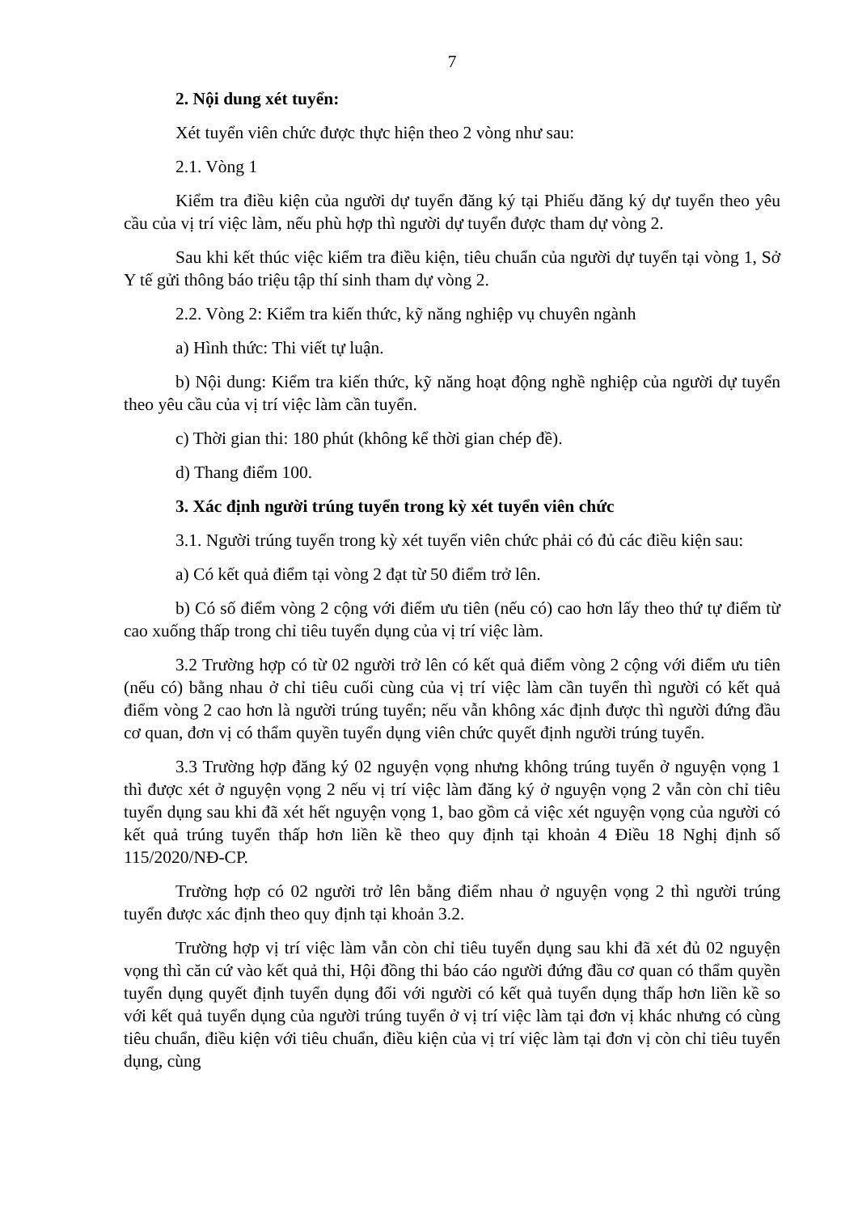7
2. Nội dung xét tuyển:
Xét tuyển viên chức được thực hiện theo 2 vòng như sau:
2.1. Vòng 1
Kiểm tra điều kiện của người dự tuyển đăng ký tại Phiếu đăng ký dự tuyển theo yêu cầu của vị trí việc làm, nếu phù hợp thì người dự tuyển được tham dự vòng 2.
Sau khi kết thúc việc kiểm tra điều kiện, tiêu chuẩn của người dự tuyển tại vòng 1, Sở Y tế gửi thông báo triệu tập thí sinh tham dự vòng 2.
2.2. Vòng 2: Kiểm tra kiến thức, kỹ năng nghiệp vụ chuyên ngành
a) Hình thức: Thi viết tự luận.
b) Nội dung: Kiểm tra kiến thức, kỹ năng hoạt động nghề nghiệp của người dự tuyển theo yêu cầu của vị trí việc làm cần tuyển.
c) Thời gian thi: 180 phút (không kể thời gian chép đề).
d) Thang điểm 100.
3. Xác định người trúng tuyển trong kỳ xét tuyển viên chức
3.1. Người trúng tuyển trong kỳ xét tuyển viên chức phải có đủ các điều kiện sau:
a) Có kết quả điểm tại vòng 2 đạt từ 50 điểm trở lên.
b) Có số điểm vòng 2 cộng với điểm ưu tiên (nếu có) cao hơn lấy theo thứ tự điểm từ cao xuống thấp trong chỉ tiêu tuyển dụng của vị trí việc làm.
3.2 Trường hợp có từ 02 người trở lên có kết quả điểm vòng 2 cộng với điểm ưu tiên (nếu có) bằng nhau ở chỉ tiêu cuối cùng của vị trí việc làm cần tuyển thì người có kết quả điểm vòng 2 cao hơn là người trúng tuyển; nếu vẫn không xác định được thì người đứng đầu cơ quan, đơn vị có thẩm quyền tuyển dụng viên chức quyết định người trúng tuyển.
3.3 Trường hợp đăng ký 02 nguyện vọng nhưng không trúng tuyển ở nguyện vọng 1 thì được xét ở nguyện vọng 2 nếu vị trí việc làm đăng ký ở nguyện vọng 2 vẫn còn chỉ tiêu tuyển dụng sau khi đã xét hết nguyện vọng 1, bao gồm cả việc xét nguyện vọng của người có kết quả trúng tuyển thấp hơn liền kề theo quy định tại khoản 4 Điều 18 Nghị định số 115/2020/NĐ-CP.
Trường hợp có 02 người trở lên bằng điểm nhau ở nguyện vọng 2 thì người trúng tuyển được xác định theo quy định tại khoản 3.2.
Trường hợp vị trí việc làm vẫn còn chỉ tiêu tuyển dụng sau khi đã xét đủ 02 nguyện vọng thì căn cứ vào kết quả thi, Hội đồng thi báo cáo người đứng đầu cơ quan có thẩm quyền tuyển dụng quyết định tuyển dụng đối với người có kết quả tuyển dụng thấp hơn liền kề so với kết quả tuyển dụng của người trúng tuyển ở vị trí việc làm tại đơn vị khác nhưng có cùng tiêu chuẩn, điều kiện với tiêu chuẩn, điều kiện của vị trí việc làm tại đơn vị còn chỉ tiêu tuyển dụng, cùng